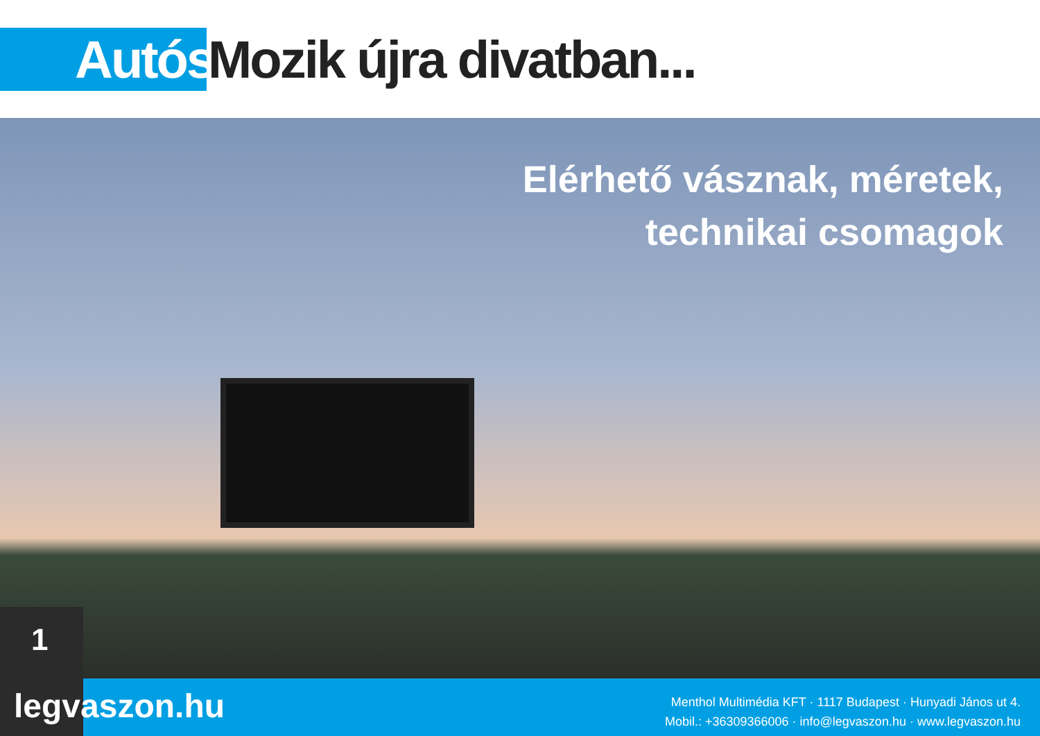Autós
Mozik újra divatban...
Elérhető vásznak, méretek,
technikai csomagok
1
legvaszon.hu
Menthol Multimédia KFT · 1117 Budapest · Hunyadi János ut 4.
Mobil.: +36309366006 · info@legvaszon.hu · www.legvaszon.hu